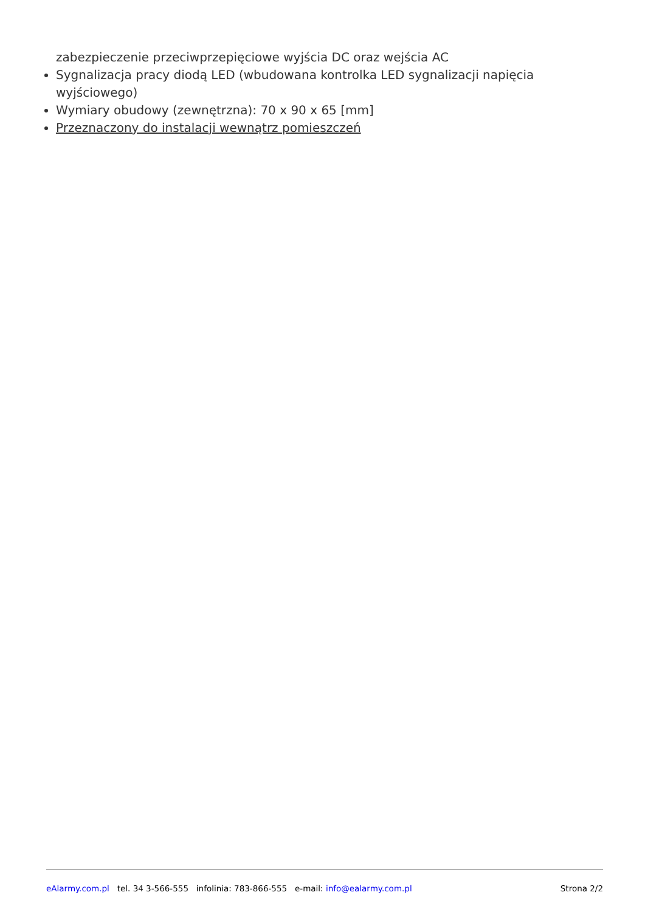zabezpieczenie przeciwprzepięciowe wyjścia DC oraz wejścia AC
Sygnalizacja pracy diodą LED (wbudowana kontrolka LED sygnalizacji napięcia wyjściowego)
Wymiary obudowy (zewnętrzna): 70 x 90 x 65 [mm]
Przeznaczony do instalacji wewnątrz pomieszczeń
eAlarmy.com.pl tel. 34 3-566-555 infolinia: 783-866-555 e-mail: info@ealarmy.com.pl Strona 2/2